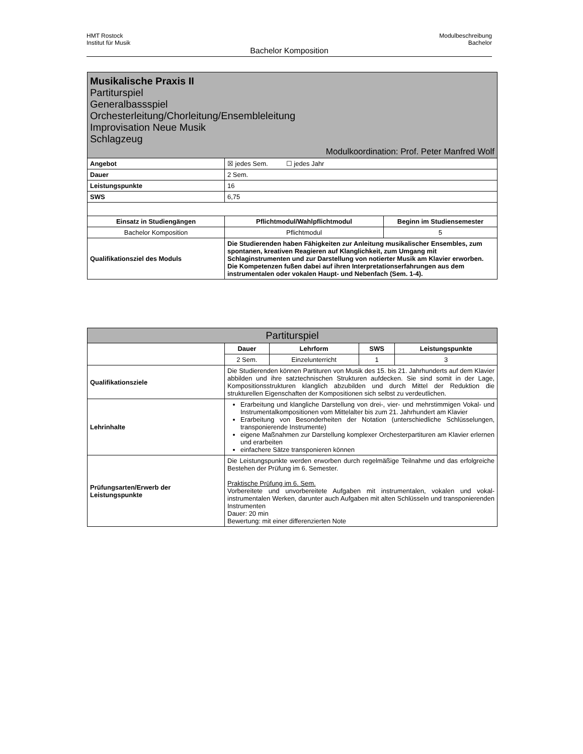HMT Rostock
Institut für Musik
Modulbeschreibung
Bachelor
Bachelor Komposition
| Musikalische Praxis II Partiturspiel Generalbassspiel Orchesterleitung/Chorleitung/Ensembleleitung Improvisation Neue Musik Schlagzeug Modulkoordination: Prof. Peter Manfred Wolf | | |
| Angebot | ☒ jedes Sem. ☐ jedes Jahr | |
| Dauer | 2 Sem. | |
| Leistungspunkte | 16 | |
| SWS | 6,75 | |
| Einsatz in Studiengängen | Pflichtmodul/Wahlpflichtmodul | Beginn im Studiensemester |
| Bachelor Komposition | Pflichtmodul | 5 |
| Qualifikationsziel des Moduls | Die Studierenden haben Fähigkeiten zur Anleitung musikalischer Ensembles, zum spontanen, kreativen Reagieren auf Klanglichkeit, zum Umgang mit Schlaginstrumenten und zur Darstellung von notierter Musik am Klavier erworben. Die Kompetenzen fußen dabei auf ihren Interpretationserfahrungen aus dem instrumentalen oder vokalen Haupt- und Nebenfach (Sem. 1-4). | |
| Partiturspiel | | | | |
| | Dauer | Lehrform | SWS | Leistungspunkte |
| | 2 Sem. | Einzelunterricht | 1 | 3 |
| Qualifikationsziele | Die Studierenden können Partituren von Musik des 15. bis 21. Jahrhunderts auf dem Klavier abbilden und ihre satztechnischen Strukturen aufdecken. Sie sind somit in der Lage, Kompositionsstrukturen klanglich abzubilden und durch Mittel der Reduktion die strukturellen Eigenschaften der Kompositionen sich selbst zu verdeutlichen. | | | |
| Lehrinhalte | Erarbeitung und klangliche Darstellung von drei-, vier- und mehrstimmigen Vokal- und Instrumentalkompositionen vom Mittelalter bis zum 21. Jahrhundert am Klavier Erarbeitung von Besonderheiten der Notation (unterschiedliche Schlüsselungen, transponierende Instrumente) eigene Maßnahmen zur Darstellung komplexer Orchesterpartituren am Klavier erlernen und erarbeiten einfachere Sätze transponieren können | | | |
| Prüfungsarten/Erwerb der Leistungspunkte | Die Leistungspunkte werden erworben durch regelmäßige Teilnahme und das erfolgreiche Bestehen der Prüfung im 6. Semester. Praktische Prüfung im 6. Sem. Vorbereitete und unvorbereitete Aufgaben mit instrumentalen, vokalen und vokal-instrumentalen Werken, darunter auch Aufgaben mit alten Schlüsseln und transponierenden Instrumenten Dauer: 20 min Bewertung: mit einer differenzierten Note | | | |